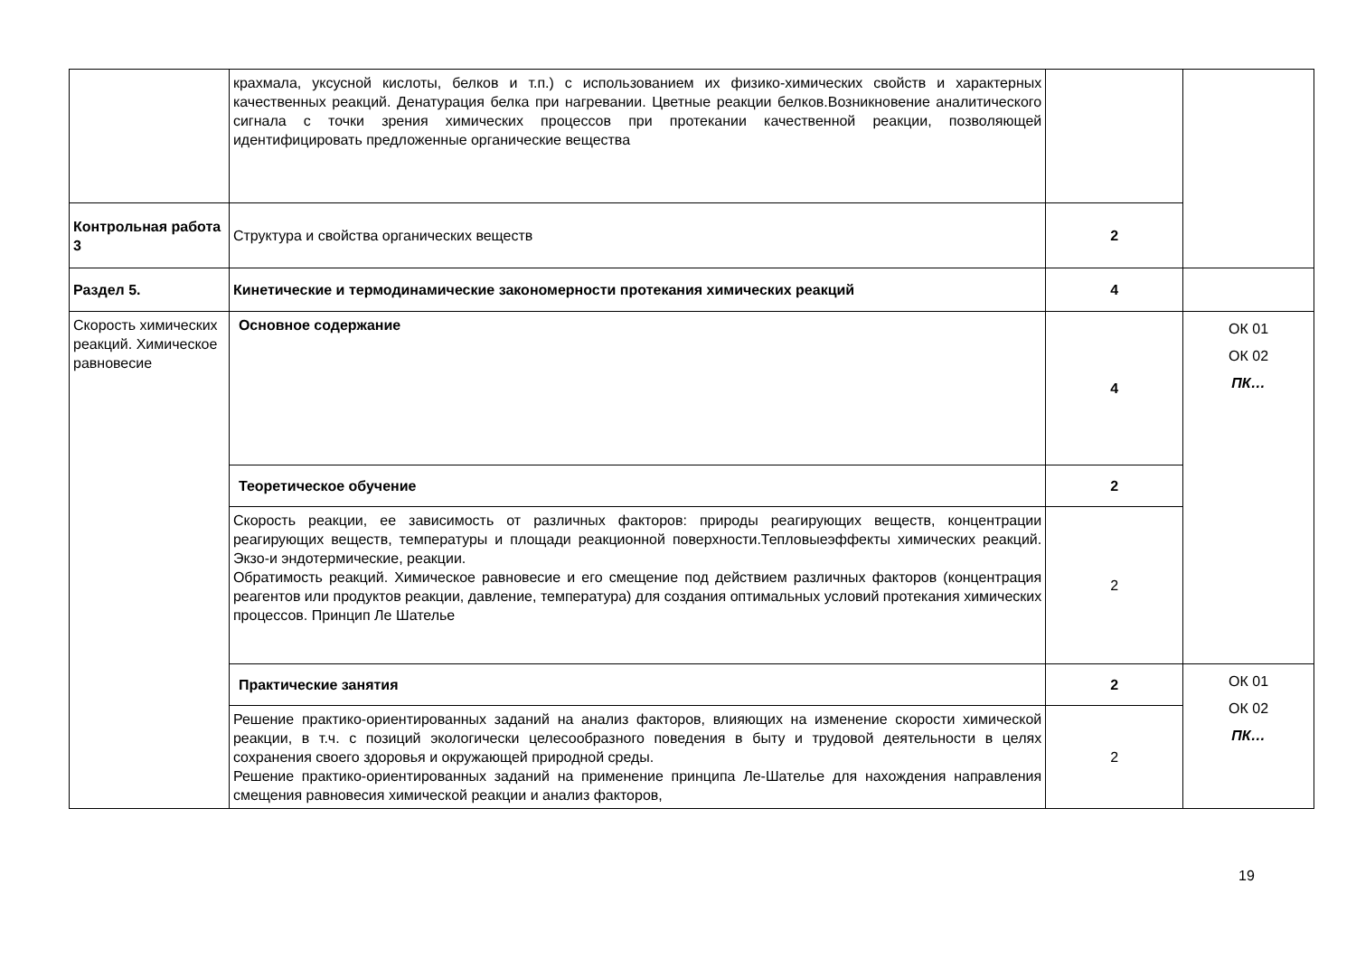| | крахмала, уксусной кислоты, белков и т.п.) с использованием их физико-химических свойств и характерных качественных реакций. Денатурация белка при нагревании. Цветные реакции белков.Возникновение аналитического сигнала с точки зрения химических процессов при протекании качественной реакции, позволяющей идентифицировать предложенные органические вещества | | |
| Контрольная работа 3 | Структура и свойства органических веществ | 2 | |
| Раздел 5. | Кинетические и термодинамические закономерности протекания химических реакций | 4 | |
| Скорость химических реакций. Химическое равновесие | Основное содержание | 4 | ОК 01 ОК 02 ПК… |
| | Теоретическое обучение | 2 | |
| | Скорость реакции, ее зависимость от различных факторов: природы реагирующих веществ, концентрации реагирующих веществ, температуры и площади реакционной поверхности.Тепловыеэффекты химических реакций. Экзо-и эндотермические, реакции. Обратимость реакций. Химическое равновесие и его смещение под действием различных факторов (концентрация реагентов или продуктов реакции, давление, температура) для создания оптимальных условий протекания химических процессов. Принцип Ле Шателье | 2 | |
| | Практические занятия | 2 | ОК 01 ОК 02 ПК… |
| | Решение практико-ориентированных заданий на анализ факторов, влияющих на изменение скорости химической реакции, в т.ч. с позиций экологически целесообразного поведения в быту и трудовой деятельности в целях сохранения своего здоровья и окружающей природной среды. Решение практико-ориентированных заданий на применение принципа Ле-Шателье для нахождения направления смещения равновесия химической реакции и анализ факторов, | 2 | |
19